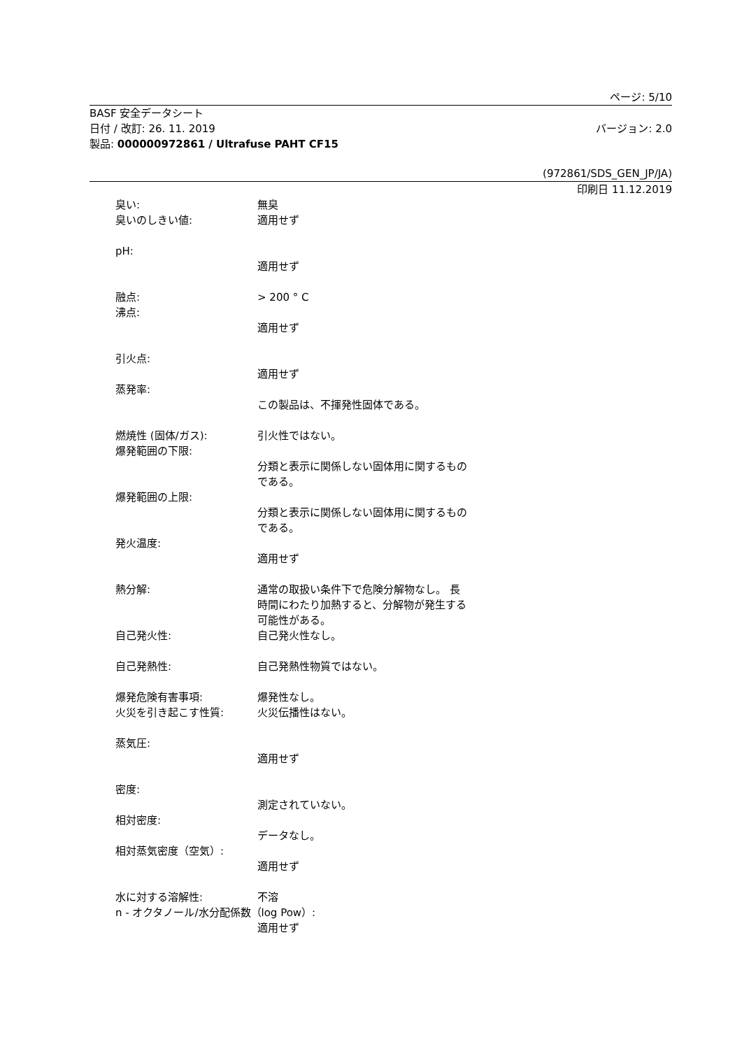ページ: 5/10
BASF 安全データシート
日付 / 改訂: 26. 11. 2019 バージョン: 2.0
製品: 000000972861 / Ultrafuse PAHT CF15
(972861/SDS_GEN_JP/JA)
印刷日 11.12.2019
臭い: 無臭
臭いのしきい値: 適用せず
pH:
適用せず
融点: > 200 ° C
沸点:
適用せず
引火点:
適用せず
蒸発率:
この製品は、不揮発性固体である。
燃焼性 (固体/ガス): 引火性ではない。
爆発範囲の下限:
分類と表示に関係しない固体用に関するものである。
爆発範囲の上限:
分類と表示に関係しない固体用に関するものである。
発火温度:
適用せず
熱分解: 通常の取扱い条件下で危険分解物なし。 長時間にわたり加熱すると、分解物が発生する可能性がある。
自己発火性: 自己発火性なし。
自己発熱性: 自己発熱性物質ではない。
爆発危険有害事項: 爆発性なし。
火災を引き起こす性質: 火災伝播性はない。
蒸気圧:
適用せず
密度:
測定されていない。
相対密度:
データなし。
相対蒸気密度（空気）:
適用せず
水に対する溶解性: 不溶
n - オクタノール/水分配係数（log Pow）:
適用せず